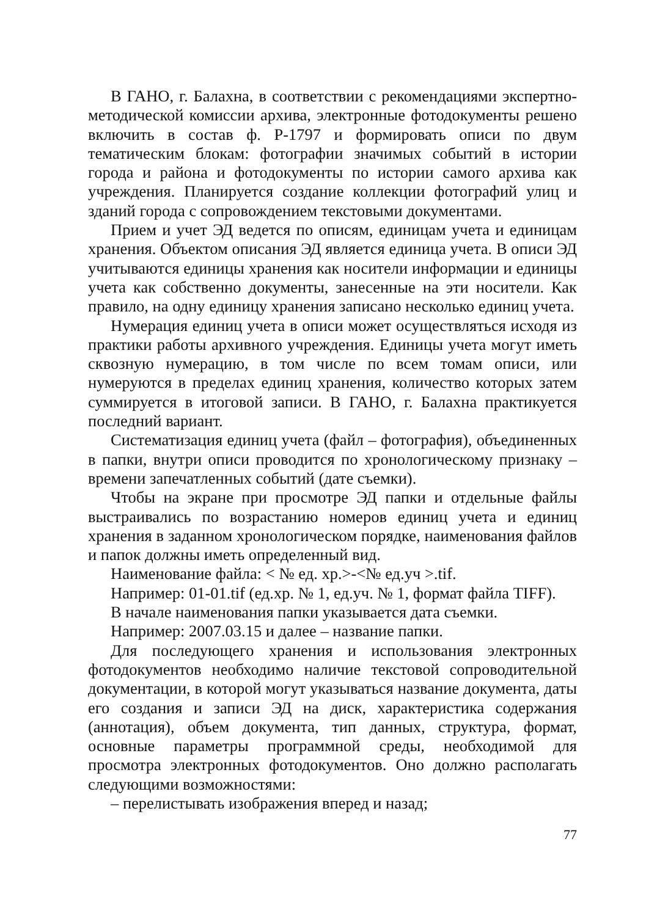В ГАНО, г. Балахна, в соответствии с рекомендациями экспертно-методической комиссии архива, электронные фотодокументы решено включить в состав ф. Р-1797 и формировать описи по двум тематическим блокам: фотографии значимых событий в истории города и района и фотодокументы по истории самого архива как учреждения. Планируется создание коллекции фотографий улиц и зданий города с сопровождением текстовыми документами.
Прием и учет ЭД ведется по описям, единицам учета и единицам хранения. Объектом описания ЭД является единица учета. В описи ЭД учитываются единицы хранения как носители информации и единицы учета как собственно документы, занесенные на эти носители. Как правило, на одну единицу хранения записано несколько единиц учета.
Нумерация единиц учета в описи может осуществляться исходя из практики работы архивного учреждения. Единицы учета могут иметь сквозную нумерацию, в том числе по всем томам описи, или нумеруются в пределах единиц хранения, количество которых затем суммируется в итоговой записи. В ГАНО, г. Балахна практикуется последний вариант.
Систематизация единиц учета (файл – фотография), объединенных в папки, внутри описи проводится по хронологическому признаку – времени запечатленных событий (дате съемки).
Чтобы на экране при просмотре ЭД папки и отдельные файлы выстраивались по возрастанию номеров единиц учета и единиц хранения в заданном хронологическом порядке, наименования файлов и папок должны иметь определенный вид.
Наименование файла: < № ед. хр.>-<№ ед.уч >.tif.
Например: 01-01.tif (ед.хр. № 1, ед.уч. № 1, формат файла TIFF).
В начале наименования папки указывается дата съемки.
Например: 2007.03.15 и далее – название папки.
Для последующего хранения и использования электронных фотодокументов необходимо наличие текстовой сопроводительной документации, в которой могут указываться название документа, даты его создания и записи ЭД на диск, характеристика содержания (аннотация), объем документа, тип данных, структура, формат, основные параметры программной среды, необходимой для просмотра электронных фотодокументов. Оно должно располагать следующими возможностями:
– перелистывать изображения вперед и назад;
77